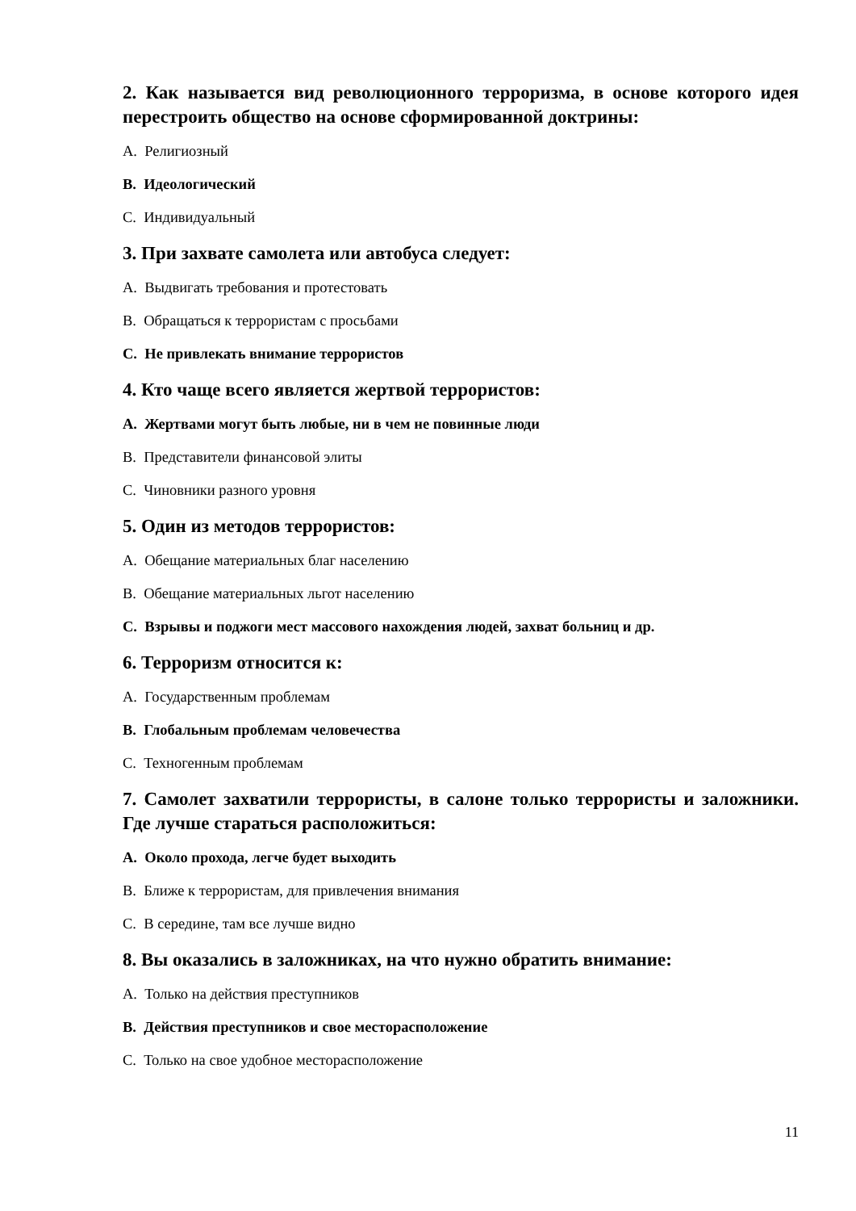2. Как называется вид революционного терроризма, в основе которого идея перестроить общество на основе сформированной доктрины:
A. Религиозный
B. Идеологический
C. Индивидуальный
3. При захвате самолета или автобуса следует:
A. Выдвигать требования и протестовать
B. Обращаться к террористам с просьбами
C. Не привлекать внимание террористов
4. Кто чаще всего является жертвой террористов:
A. Жертвами могут быть любые, ни в чем не повинные люди
B. Представители финансовой элиты
C. Чиновники разного уровня
5. Один из методов террористов:
A. Обещание материальных благ населению
B. Обещание материальных льгот населению
C. Взрывы и поджоги мест массового нахождения людей, захват больниц и др.
6. Терроризм относится к:
A. Государственным проблемам
B. Глобальным проблемам человечества
C. Техногенным проблемам
7. Самолет захватили террористы, в салоне только террористы и заложники. Где лучше стараться расположиться:
A. Около прохода, легче будет выходить
B. Ближе к террористам, для привлечения внимания
C. В середине, там все лучше видно
8. Вы оказались в заложниках, на что нужно обратить внимание:
A. Только на действия преступников
B. Действия преступников и свое месторасположение
C. Только на свое удобное месторасположение
11